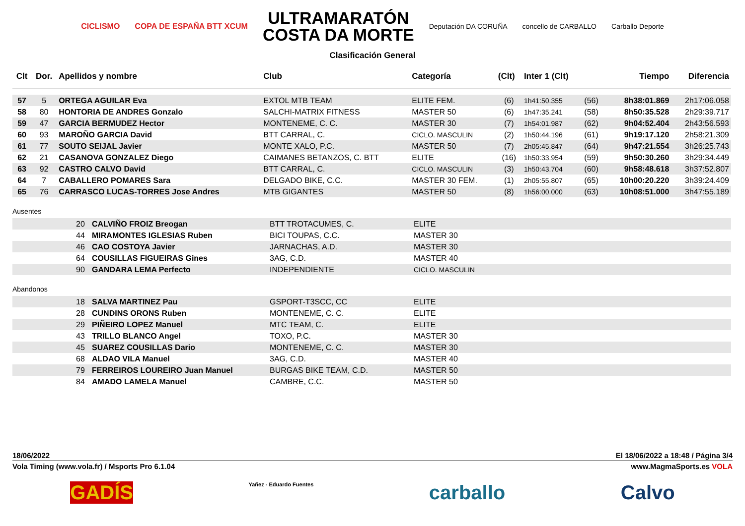CICLISMO COPA DE ESPAÑA BTT XCUM
ULTRAMARATÓN
COSTA DA MORTE
Deputación DA CORUÑA concello de CARBALLO Carballo Deporte
Clasificación General
| Clt | Dor. | Apellidos y nombre | Club | Categoría | (Clt) | Inter 1 (Clt) | | Tiempo | Diferencia |
| --- | --- | --- | --- | --- | --- | --- | --- | --- | --- |
| 57 | 5 | ORTEGA AGUILAR Eva | EXTOL MTB TEAM | ELITE FEM. | (6) | 1h41:50.355 | (56) | 8h38:01.869 | 2h17:06.058 |
| 58 | 80 | HONTORIA DE ANDRES Gonzalo | SALCHI-MATRIX FITNESS | MASTER 50 | (6) | 1h47:35.241 | (58) | 8h50:35.528 | 2h29:39.717 |
| 59 | 47 | GARCIA BERMUDEZ Hector | MONTENEME, C. C. | MASTER 30 | (7) | 1h54:01.987 | (62) | 9h04:52.404 | 2h43:56.593 |
| 60 | 93 | MAROÑO GARCIA David | BTT CARRAL, C. | CICLO. MASCULIN | (2) | 1h50:44.196 | (61) | 9h19:17.120 | 2h58:21.309 |
| 61 | 77 | SOUTO SEIJAL Javier | MONTE XALO, P.C. | MASTER 50 | (7) | 2h05:45.847 | (64) | 9h47:21.554 | 3h26:25.743 |
| 62 | 21 | CASANOVA GONZALEZ Diego | CAIMANES BETANZOS, C. BTT | ELITE | (16) | 1h50:33.954 | (59) | 9h50:30.260 | 3h29:34.449 |
| 63 | 92 | CASTRO CALVO David | BTT CARRAL, C. | CICLO. MASCULIN | (3) | 1h50:43.704 | (60) | 9h58:48.618 | 3h37:52.807 |
| 64 | 7 | CABALLERO POMARES Sara | DELGADO BIKE, C.C. | MASTER 30 FEM. | (1) | 2h05:55.807 | (65) | 10h00:20.220 | 3h39:24.409 |
| 65 | 76 | CARRASCO LUCAS-TORRES Jose Andres | MTB GIGANTES | MASTER 50 | (8) | 1h56:00.000 | (63) | 10h08:51.000 | 3h47:55.189 |
Ausentes
| | 20 | CALVIÑO FROIZ Breogan | BTT TROTACUMES, C. | ELITE |
| | 44 | MIRAMONTES IGLESIAS Ruben | BICI TOUPAS, C.C. | MASTER 30 |
| | 46 | CAO COSTOYA Javier | JARNACHAS, A.D. | MASTER 30 |
| | 64 | COUSILLAS FIGUEIRAS Gines | 3AG, C.D. | MASTER 40 |
| | 90 | GANDARA LEMA Perfecto | INDEPENDIENTE | CICLO. MASCULIN |
Abandonos
| | 18 | SALVA MARTINEZ Pau | GSPORT-T3SCC, CC | ELITE |
| | 28 | CUNDINS ORONS Ruben | MONTENEME, C. C. | ELITE |
| | 29 | PIÑEIRO LOPEZ Manuel | MTC TEAM, C. | ELITE |
| | 43 | TRILLO BLANCO Angel | TOXO, P.C. | MASTER 30 |
| | 45 | SUAREZ COUSILLAS Dario | MONTENEME, C. C. | MASTER 30 |
| | 68 | ALDAO VILA Manuel | 3AG, C.D. | MASTER 40 |
| | 79 | FERREIROS LOUREIRO Juan Manuel | BURGAS BIKE TEAM, C.D. | MASTER 50 |
| | 84 | AMADO LAMELA Manuel | CAMBRE, C.C. | MASTER 50 |
18/06/2022 El 18/06/2022 a 18:48 / Página 3/4
Vola Timing (www.vola.fr) / Msports Pro 6.1.04 www.MagmaSports.es VOLA
GADÍS Yañez - Eduardo Fuentes carballo Calvo